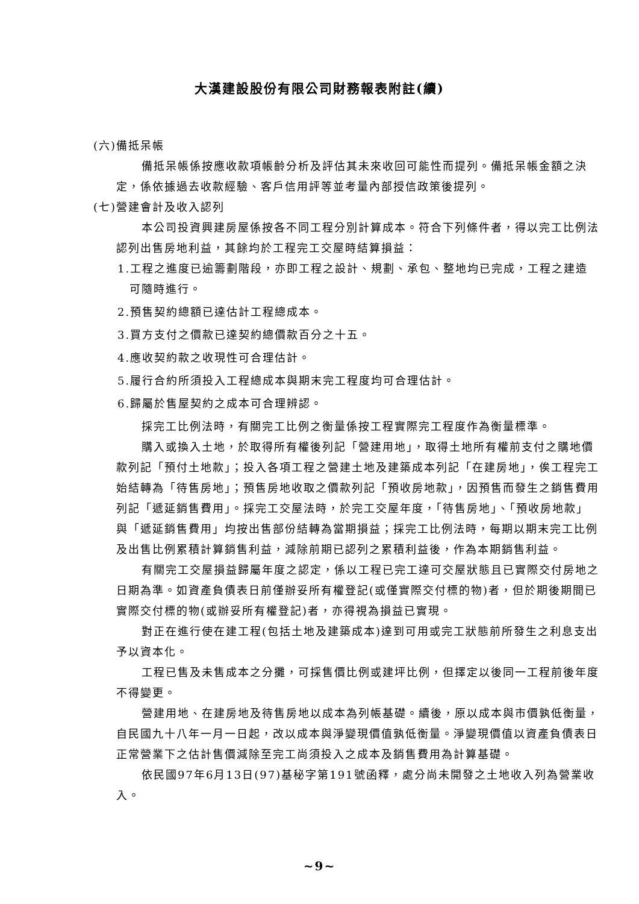大漢建設股份有限公司財務報表附註(續)
(六)備抵呆帳
備抵呆帳係按應收款項帳齡分析及評估其未來收回可能性而提列。備抵呆帳金額之決定，係依據過去收款經驗、客戶信用評等並考量內部授信政策後提列。
(七)營建會計及收入認列
本公司投資興建房屋係按各不同工程分別計算成本。符合下列條件者，得以完工比例法認列出售房地利益，其餘均於工程完工交屋時結算損益：
1.工程之進度已逾籌劃階段，亦即工程之設計、規劃、承包、整地均已完成，工程之建造可隨時進行。
2.預售契約總額已達估計工程總成本。
3.買方支付之價款已達契約總價款百分之十五。
4.應收契約款之收現性可合理估計。
5.履行合約所須投入工程總成本與期末完工程度均可合理估計。
6.歸屬於售屋契約之成本可合理辨認。
採完工比例法時，有關完工比例之衡量係按工程實際完工程度作為衡量標準。
購入或換入土地，於取得所有權後列記「營建用地」，取得土地所有權前支付之購地價款列記「預付土地款」；投入各項工程之營建土地及建築成本列記「在建房地」，俟工程完工始結轉為「待售房地」；預售房地收取之價款列記「預收房地款」，因預售而發生之銷售費用列記「遞延銷售費用」。採完工交屋法時，於完工交屋年度，「待售房地」、「預收房地款」與「遞延銷售費用」均按出售部份結轉為當期損益；採完工比例法時，每期以期末完工比例及出售比例累積計算銷售利益，減除前期已認列之累積利益後，作為本期銷售利益。
有關完工交屋損益歸屬年度之認定，係以工程已完工達可交屋狀態且已實際交付房地之日期為準。如資產負債表日前僅辦妥所有權登記(或僅實際交付標的物)者，但於期後期間已實際交付標的物(或辦妥所有權登記)者，亦得視為損益已實現。
對正在進行使在建工程(包括土地及建築成本)達到可用或完工狀態前所發生之利息支出予以資本化。
工程已售及未售成本之分攤，可採售價比例或建坪比例，但擇定以後同一工程前後年度不得變更。
營建用地、在建房地及待售房地以成本為列帳基礎。續後，原以成本與市價孰低衡量，自民國九十八年一月一日起，改以成本與淨變現價值孰低衡量。淨變現價值以資產負債表日正常營業下之估計售價減除至完工尚須投入之成本及銷售費用為計算基礎。
依民國97年6月13日(97)基秘字第191號函釋，處分尚未開發之土地收入列為營業收入。
~9~